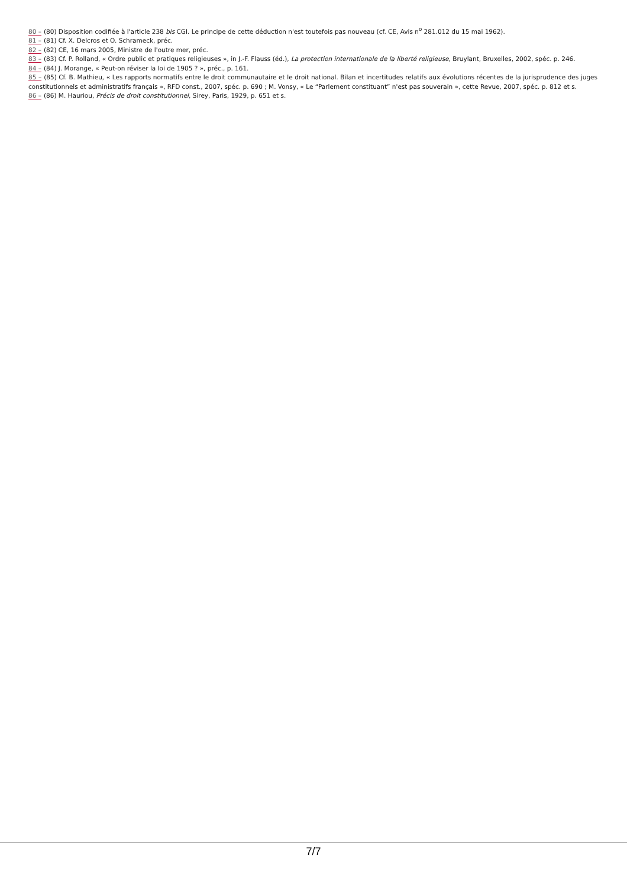80 – (80) Disposition codifiée à l'article 238 bis CGI. Le principe de cette déduction n'est toutefois pas nouveau (cf. CE, Avis n<sup>o</sup> 281.012 du 15 mai 1962).
81 – (81) Cf. X. Delcros et O. Schrameck, préc.
82 – (82) CE, 16 mars 2005, Ministre de l'outre mer, préc.
83 – (83) Cf. P. Rolland, « Ordre public et pratiques religieuses », in J.-F. Flauss (éd.), La protection internationale de la liberté religieuse, Bruylant, Bruxelles, 2002, spéc. p. 246.
84 – (84) J. Morange, « Peut-on réviser la loi de 1905 ? », préc., p. 161.
85 – (85) Cf. B. Mathieu, « Les rapports normatifs entre le droit communautaire et le droit national. Bilan et incertitudes relatifs aux évolutions récentes de la jurisprudence des juges constitutionnels et administratifs français », RFD const., 2007, spéc. p. 690 ; M. Vonsy, « Le “Parlement constituant” n'est pas souverain », cette Revue, 2007, spéc. p. 812 et s.
86 – (86) M. Hauriou, Précis de droit constitutionnel, Sirey, Paris, 1929, p. 651 et s.
7/7